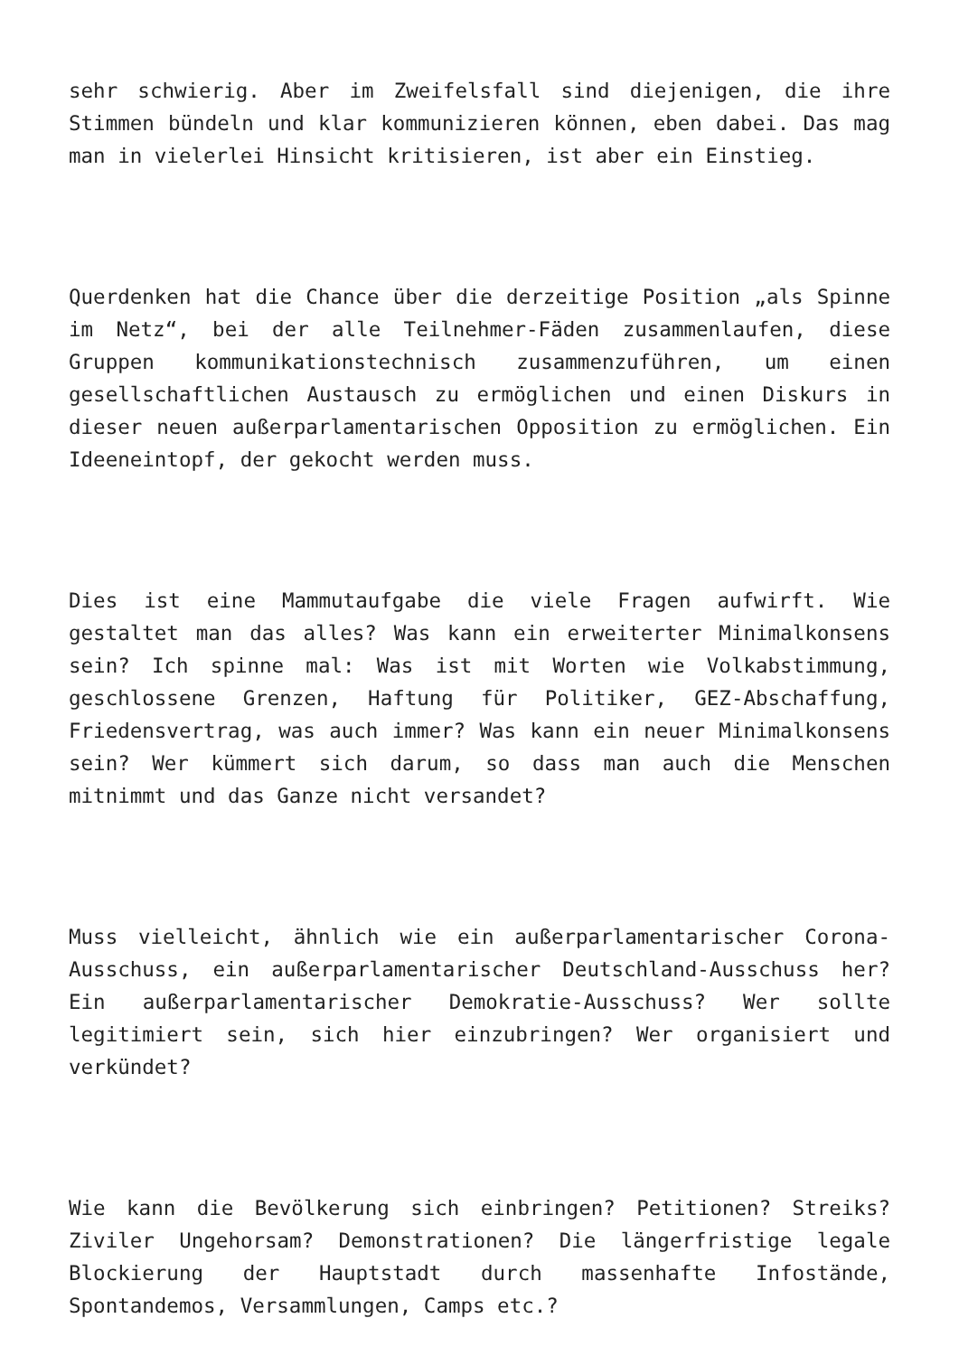sehr schwierig. Aber im Zweifelsfall sind diejenigen, die ihre Stimmen bündeln und klar kommunizieren können, eben dabei. Das mag man in vielerlei Hinsicht kritisieren, ist aber ein Einstieg.
Querdenken hat die Chance über die derzeitige Position „als Spinne im Netz“, bei der alle Teilnehmer-Fäden zusammenlaufen, diese Gruppen kommunikationstechnisch zusammenzuführen, um einen gesellschaftlichen Austausch zu ermöglichen und einen Diskurs in dieser neuen außerparlamentarischen Opposition zu ermöglichen. Ein Ideeneintopf, der gekocht werden muss.
Dies ist eine Mammutaufgabe die viele Fragen aufwirft. Wie gestaltet man das alles? Was kann ein erweiterter Minimalkonsens sein? Ich spinne mal: Was ist mit Worten wie Volkabstimmung, geschlossene Grenzen, Haftung für Politiker, GEZ-Abschaffung, Friedensvertrag, was auch immer? Was kann ein neuer Minimalkonsens sein? Wer kümmert sich darum, so dass man auch die Menschen mitnimmt und das Ganze nicht versandet?
Muss vielleicht, ähnlich wie ein außerparlamentarischer Corona-Ausschuss, ein außerparlamentarischer Deutschland-Ausschuss her? Ein außerparlamentarischer Demokratie-Ausschuss? Wer sollte legitimiert sein, sich hier einzubringen? Wer organisiert und verkündet?
Wie kann die Bevölkerung sich einbringen? Petitionen? Streiks? Ziviler Ungehorsam? Demonstrationen? Die längerfristige legale Blockierung der Hauptstadt durch massenhafte Infostände, Spontandemos, Versammlungen, Camps etc.?